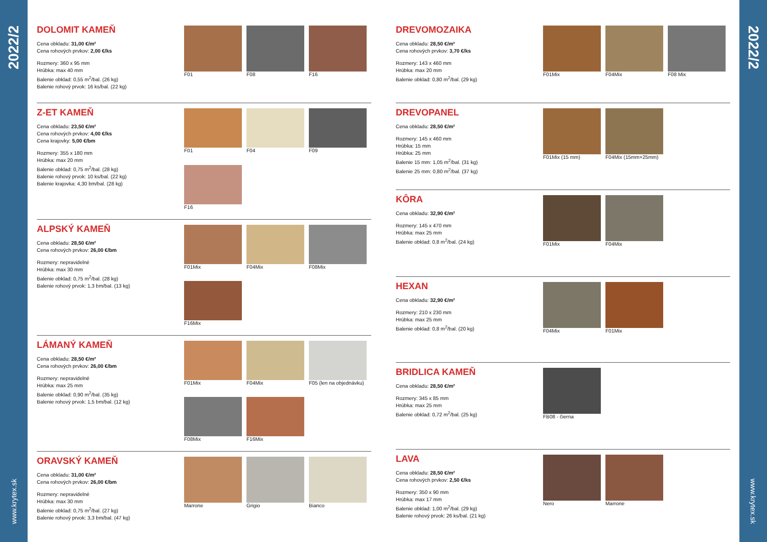2022/2
www.krytex.sk
DOLOMIT KAMEŇ
Cena obkladu: 31,00 €/m²
Cena rohových prvkov: 2,00 €/ks
Rozmery: 360 x 95 mm
Hrúbka: max 40 mm
Balenie obklad: 0,55 m<sup>2</sup>/bal. (26 kg)
Balenie rohový prvok: 16 ks/bal. (22 kg)
F01
F08
F16
Z-ET KAMEŇ
Cena obkladu: 23,50 €/m²
Cena rohových prvkov: 4,00 €/ks
Cena krajovky: 5,00 €/bm
Rozmery: 355 x 180 mm
Hrúbka: max 20 mm
Balenie obklad: 0,75 m<sup>2</sup>/bal. (28 kg)
Balenie rohový prvok: 10 ks/bal. (22 kg)
Balenie krajovka: 4,30 bm/bal. (28 kg)
F01
F04
F09
F16
ALPSKÝ KAMEŇ
Cena obkladu: 28,50 €/m²
Cena rohových prvkov: 26,00 €/bm
Rozmery: nepravidelné
Hrúbka: max 30 mm
Balenie obklad: 0,75 m<sup>2</sup>/bal. (28 kg)
Balenie rohový prvok: 1,3 bm/bal. (13 kg)
F01Mix
F04Mix
F08Mix
F16Mix
LÁMANÝ KAMEŇ
Cena obkladu: 28,50 €/m²
Cena rohových prvkov: 26,00 €/bm
Rozmery: nepravidelné
Hrúbka: max 25 mm
Balenie obklad: 0,90 m<sup>2</sup>/bal. (35 kg)
Balenie rohový prvok: 1,5 bm/bal. (12 kg)
F01Mix
F04Mix
F05 (len na objednávku)
F08Mix
F16Mix
ORAVSKÝ KAMEŇ
Cena obkladu: 31,00 €/m²
Cena rohových prvkov: 26,00 €/bm
Rozmery: nepravidelné
Hrúbka: max 30 mm
Balenie obklad: 0,75 m<sup>2</sup>/bal. (27 kg)
Balenie rohový prvok: 3,3 bm/bal. (47 kg)
Marrone
Grigio
Bianco
DREVOMOZAIKA
Cena obkladu: 28,50 €/m²
Cena rohových prvkov: 3,70 €/ks
Rozmery: 143 x 460 mm
Hrúbka: max 20 mm
Balenie obklad: 0,80 m<sup>2</sup>/bal. (29 kg)
F01Mix
F04Mix
F08 Mix
DREVOPANEL
Cena obkladu: 28,50 €/m²
Rozmery: 145 x 460 mm
Hrúbka: 15 mm
Hrúbka: 25 mm
Balenie 15 mm: 1,05 m<sup>2</sup>/bal. (31 kg)
Balenie 25 mm: 0,80 m<sup>2</sup>/bal. (37 kg)
F01Mix (15 mm)
F04Mix (15mm+25mm)
KÔRA
Cena obkladu: 32,90 €/m²
Rozmery: 145 x 470 mm
Hrúbka: max 25 mm
Balenie obklad: 0,8 m<sup>2</sup>/bal. (24 kg)
F01Mix
F04Mix
HEXAN
Cena obkladu: 32,90 €/m²
Rozmery: 210 x 230 mm
Hrúbka: max 25 mm
Balenie obklad: 0,8 m<sup>2</sup>/bal. (20 kg)
F04Mix
F01Mix
BRIDLICA KAMEŇ
Cena obkladu: 28,50 €/m²
Rozmery: 345 x 85 mm
Hrúbka: max 25 mm
Balenie obklad: 0,72 m<sup>2</sup>/bal. (25 kg)
FB08 - čierna
LAVA
Cena obkladu: 28,50 €/m²
Cena rohových prvkov: 2,50 €/ks
Rozmery: 350 x 90 mm
Hrúbka: max 17 mm
Balenie obklad: 1,00 m<sup>2</sup>/bal. (29 kg)
Balenie rohový prvok: 26 ks/bal. (21 kg)
Nero
Marrone
2022/2
www.krytex.sk